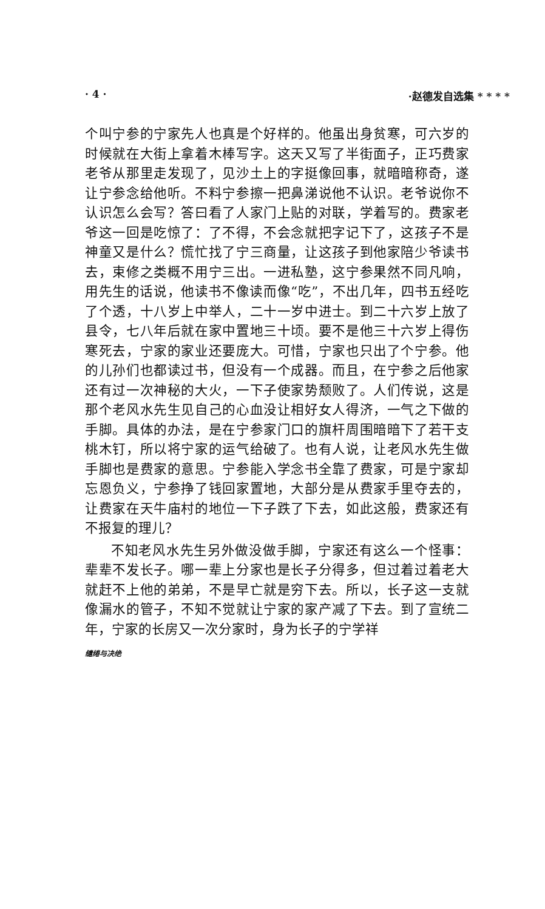· 4 · ·赵德发自选集 * * * *
个叫宁参的宁家先人也真是个好样的。他虽出身贫寒，可六岁的时候就在大街上拿着木棒写字。这天又写了半街面子，正巧费家老爷从那里走发现了，见沙土上的字挺像回事，就暗暗称奇，遂让宁参念给他听。不料宁参擦一把鼻涕说他不认识。老爷说你不认识怎么会写？答曰看了人家门上贴的对联，学着写的。费家老爷这一回是吃惊了：了不得，不会念就把字记下了，这孩子不是神童又是什么？慌忙找了宁三商量，让这孩子到他家陪少爷读书去，束修之类概不用宁三出。一进私塾，这宁参果然不同凡响，用先生的话说，他读书不像读而像“吃”，不出几年，四书五经吃了个透，十八岁上中举人，二十一岁中进士。到二十六岁上放了县令，七八年后就在家中置地三十顷。要不是他三十六岁上得伤寒死去，宁家的家业还要庞大。可惜，宁家也只出了个宁参。他的儿孙们也都读过书，但没有一个成器。而且，在宁参之后他家还有过一次神秘的大火，一下子使家势颓败了。人们传说，这是那个老风水先生见自己的心血没让相好女人得济，一气之下做的手脚。具体的办法，是在宁参家门口的旗杆周围暗暗下了若干支桃木钉，所以将宁家的运气给破了。也有人说，让老风水先生做手脚也是费家的意思。宁参能入学念书全靠了费家，可是宁家却忘恩负义，宁参挣了钱回家置地，大部分是从费家手里夺去的，让费家在天牛庙村的地位一下子跌了下去，如此这般，费家还有不报复的理儿？
不知老风水先生另外做没做手脚，宁家还有这么一个怪事：辈辈不发长子。哪一辈上分家也是长子分得多，但过着过着老大就赶不上他的弟弟，不是早亡就是穷下去。所以，长子这一支就像漏水的管子，不知不觉就让宁家的家产减了下去。到了宣统二年，宁家的长房又一次分家时，身为长子的宁学祥
缱绻与决绝